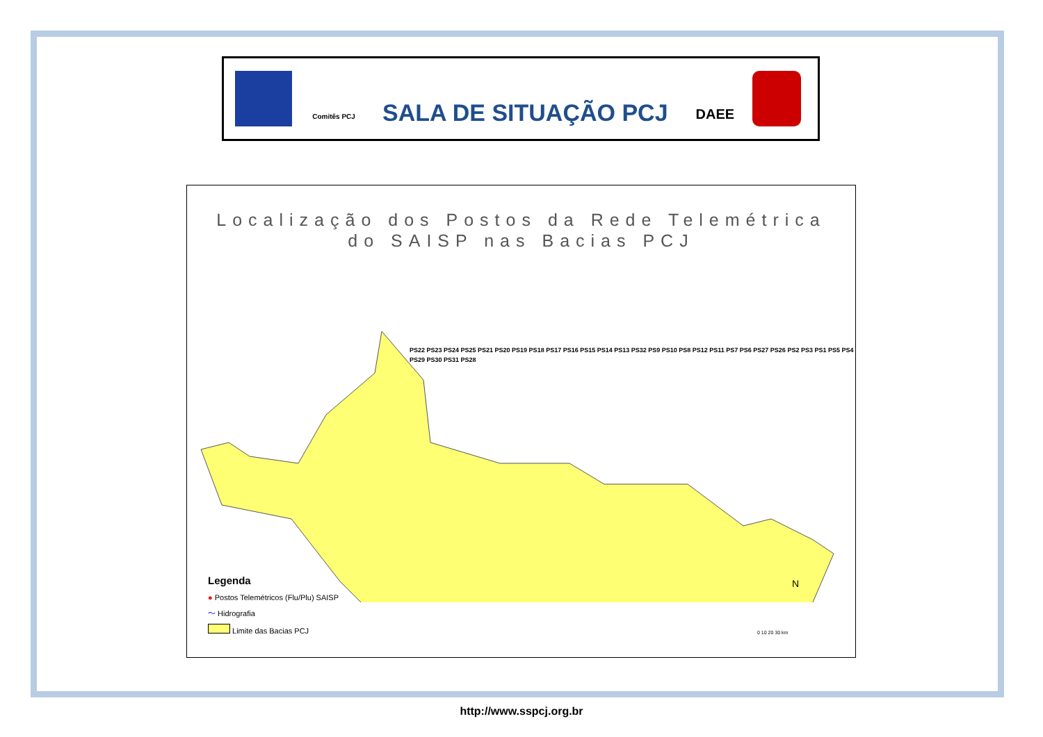Comitês PCJ
SALA DE SITUAÇÃO PCJ
DAEE
Localização dos Postos da Rede Telemétrica
do SAISP nas Bacias PCJ
PS22 PS23 PS24 PS25 PS21 PS20 PS19 PS18 PS17 PS16 PS15 PS14 PS13 PS32 PS9 PS10 PS8 PS12 PS11 PS7 PS6 PS27 PS26 PS2 PS3 PS1 PS5 PS4 PS29 PS30 PS31 PS28
Legenda
● Postos Telemétricos (Flu/Plu) SAISP
〜 Hidrografia
Limite das Bacias PCJ
N
0 10 20 30 km
http://www.sspcj.org.br